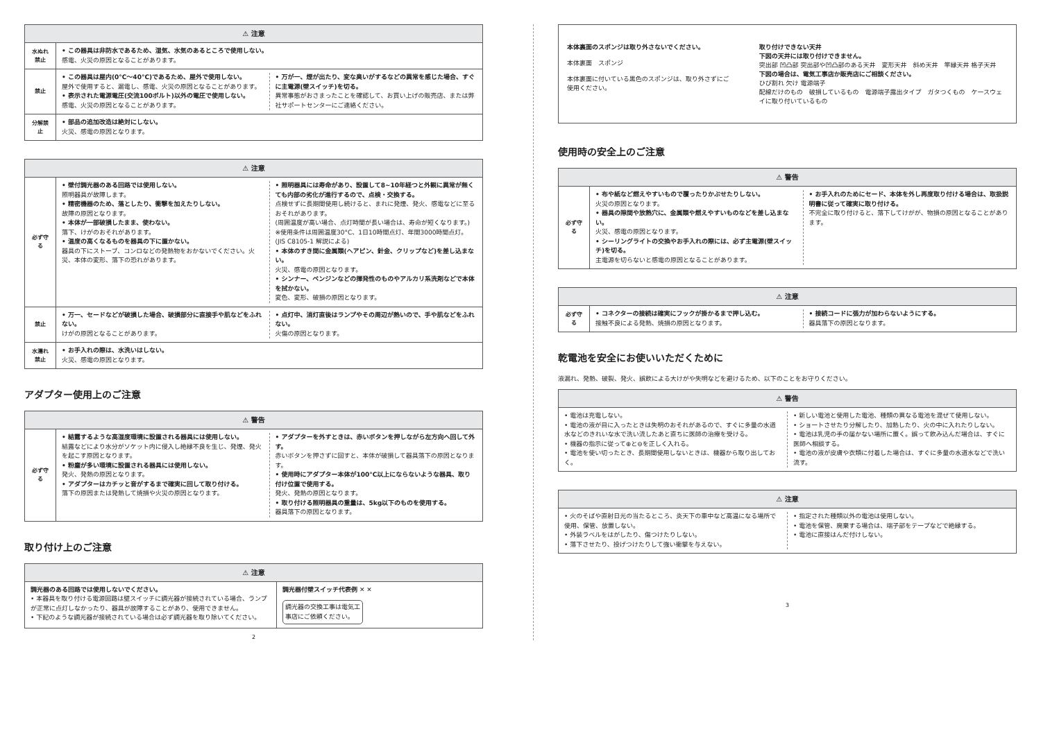| ⚠ 注意 | |
| --- | --- |
| 水ぬれ 禁止 | • この器具は非防水であるため、湿気、水気のあるところで使用しない。 感電、火災の原因となることがあります。 |
| 禁止 | • この器具は屋内(0°C〜40°C)であるため、屋外で使用しない。 屋外で使用すると、漏電し、感電、火災の原因となることがあります。 • 表示された電源電圧(交流100ボルト)以外の電圧で使用しない。 感電、火災の原因となることがあります。 • 万が一、煙が出たり、変な臭いがするなどの異常を感じた場合、すぐに主電源(壁スイッチ)を切る。 異常事態がおさまったことを確認して、お買い上げの販売店、または弊社サポートセンターにご連絡ください。 |
| 分解禁止 | • 部品の追加改造は絶対にしない。 火災、感電の原因となります。 |
| ⚠ 注意 | |
| --- | --- |
| 必ず守る | • 壁付調光器のある回路では使用しない。 照明器具が故障します。 • 精密機器のため、落としたり、衝撃を加えたりしない。 故障の原因となります。 • 本体が一部破損したまま、使わない。 落下、けがのおそれがあります。 • 温度の高くなるものを器具の下に置かない。 器具の下にストーブ、コンロなどの発熱物をおかないでください。火災、本体の変形、落下の恐れがあります。 • 照明器具には寿命があり、設置して8~10年経つと外観に異常が無くても内部の劣化が進行するので、点検・交換する。 点検せずに長期間使用し続けると、まれに発煙、発火、感電などに至るおそれがあります。 (周囲温度が高い場合、点灯時間が長い場合は、寿命が短くなります。) ※使用条件は周囲温度30°C、1日10時間点灯、年間3000時間点灯。(JIS C8105-1 解説による) • 本体のすき間に金属類(ヘアピン、針金、クリップなど)を差し込まない。 火災、感電の原因となります。 • シンナー、ベンジンなどの揮発性のものやアルカリ系洗剤などで本体を拭かない。 変色、変形、破損の原因となります。 |
| 禁止 | • 万一、セードなどが破損した場合、破損部分に直接手や肌などをふれない。 けがの原因となることがあります。 • 点灯中、消灯直後はランプやその周辺が熱いので、手や肌などをふれない。 火傷の原因となります。 |
| 水濡れ 禁止 | • お手入れの際は、水洗いはしない。 火災、感電の原因となります。 |
アダプター使用上のご注意
| ⚠ 警告 | |
| --- | --- |
| 必ず守る | • 結露するような高湿度環境に設置される器具には使用しない。 結露などにより水分がソケット内に侵入し絶縁不良を生じ、発煙、発火を起こす原因となります。 • 粉塵が多い環境に設置される器具には使用しない。 発火、発熱の原因となります。 • アダプターはカチッと音がするまで確実に回して取り付ける。 落下の原因または発熱して焼損や火災の原因となります。 • アダプターを外すときは、赤いボタンを押しながら左方向へ回して外す。 赤いボタンを押さずに回すと、本体が破損して器具落下の原因となります。 • 使用時にアダプター本体が100°C以上にならないような器具、取り付け位置で使用する。 発火、発熱の原因となります。 • 取り付ける照明器具の重量は、5kg以下のものを使用する。 器具落下の原因となります。 |
取り付け上のご注意
| ⚠ 注意 | |
| --- | --- |
| 調光器のある回路では使用しないでください。 • 本器具を取り付ける電源回路は壁スイッチに調光器が接続されている場合、ランプが正常に点灯しなかったり、器具が故障することがあり、使用できません。 • 下記のような調光器が接続されている場合は必ず調光器を取り除いてください。 | 調光器付壁スイッチ代表例 ✕ ✕ 調光器の交換工事は電気工 事店にご依頼ください。 |
2
本体裏面のスポンジは取り外さないでください。
本体裏面　スポンジ
本体裏面に付いている黒色のスポンジは、取り外さずにご使用ください。
取り付けできない天井
下図の天井には取り付けできません。
突出部 凹凸部 突出部や凹凸部のある天井　変形天井　斜め天井　竿縁天井 格子天井
下図の場合は、電気工事店か販売店にご相談ください。
ひび割れ 欠け 電源端子
配線だけのもの　破損しているもの　電源端子露出タイプ　ガタつくもの　ケースウェイに取り付いているもの
使用時の安全上のご注意
| ⚠ 警告 | |
| --- | --- |
| 必ず守る | • 布や紙など燃えやすいもので覆ったりかぶせたりしない。 火災の原因となります。 • 器具の隙間や放熱穴に、金属類や燃えやすいものなどを差し込まない。 火災、感電の原因となります。 • シーリングライトの交換やお手入れの際には、必ず主電源(壁スイッチ)を切る。 主電源を切らないと感電の原因となることがあります。 • お手入れのためにセード、本体を外し再度取り付ける場合は、取扱説明書に従って確実に取り付ける。 不完全に取り付けると、落下してけがが、物損の原因となることがあります。 |
| ⚠ 注意 | |
| --- | --- |
| 必ず守る | • コネクターの接続は確実にフックが掛かるまで押し込む。 接触不良による発熱、焼損の原因となります。 • 接続コードに張力が加わらないようにする。 器具落下の原因となります。 |
乾電池を安全にお使いいただくために
液漏れ、発熱、破裂、発火、誤飲による大けがや失明などを避けるため、以下のことをお守りください。
| ⚠ 警告 |
| --- |
| • 電池は充電しない。 • 電池の液が目に入ったときは失明のおそれがあるので、すぐに多量の水道水などのきれいな水で洗い流したあと直ちに医師の治療を受ける。 • 機器の指示に従って⊕と⊖を正しく入れる。 • 電池を使い切ったとき、長期間使用しないときは、機器から取り出しておく。 • 新しい電池と使用した電池、種類の異なる電池を混ぜて使用しない。 • ショートさせたり分解したり、加熱したり、火の中に入れたりしない。 • 電池は乳児の手の届かない場所に置く。誤って飲み込んだ場合は、すぐに医師へ相談する。 • 電池の液が皮膚や衣類に付着した場合は、すぐに多量の水道水などで洗い流す。 |
| ⚠ 注意 |
| --- |
| • 火のそばや直射日光の当たるところ、炎天下の車中など高温になる場所で使用、保管、放置しない。 • 外装ラベルをはがしたり、傷つけたりしない。 • 落下させたり、投げつけたりして強い衝撃を与えない。 • 指定された種類以外の電池は使用しない。 • 電池を保管、廃棄する場合は、端子部をテープなどで絶縁する。 • 電池に直接はんだ付けしない。 |
3